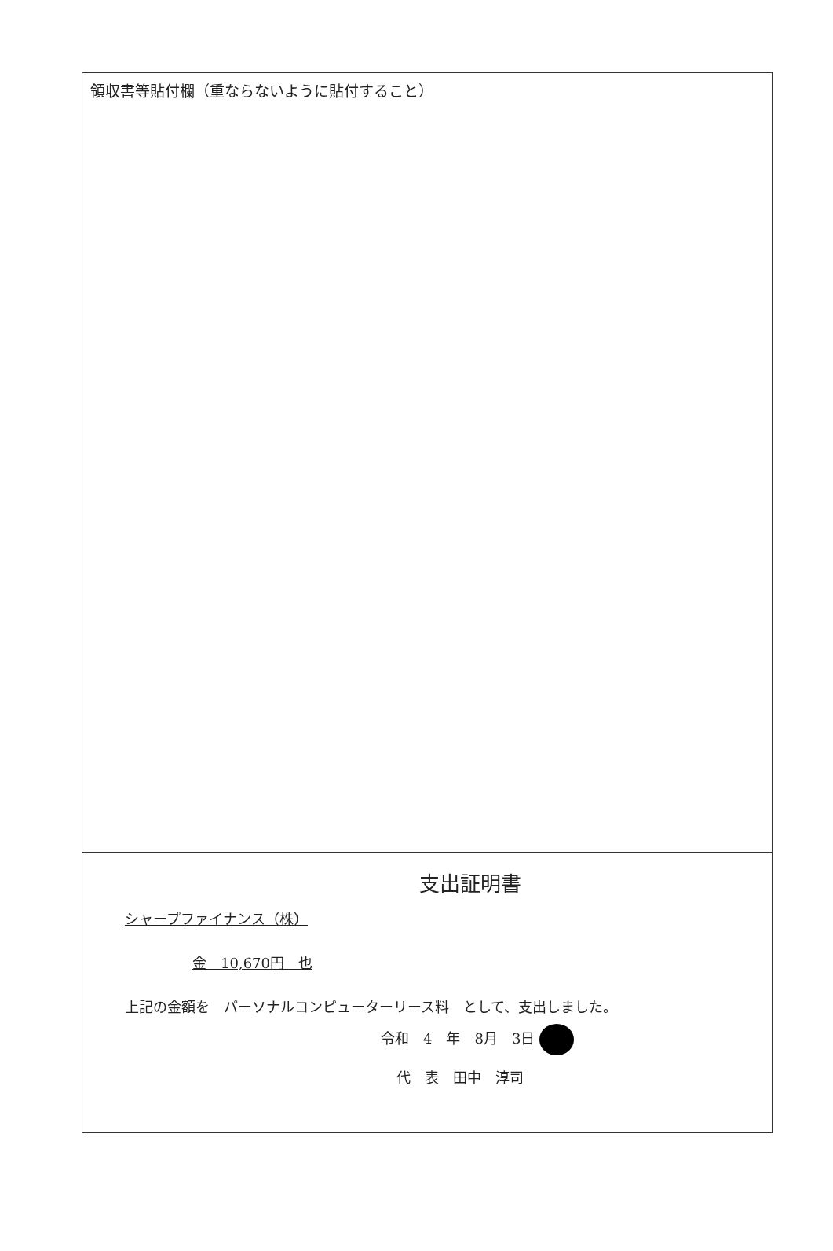領収書等貼付欄（重ならないように貼付すること）
支出証明書
シャープファイナンス（株）
金　10,670円　也
上記の金額を　パーソナルコンピューターリース料　として、支出しました。
令和　4　年　8月　3日
代　表　田中　淳司